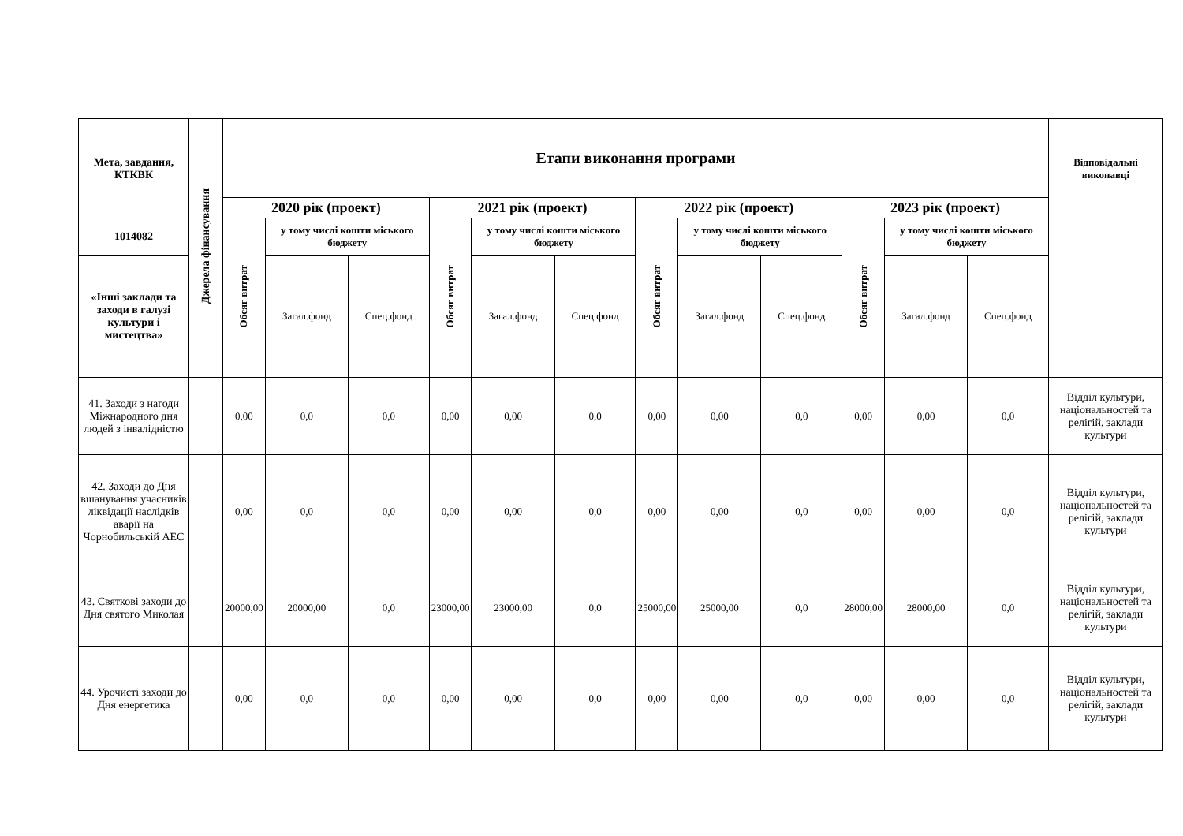| Мета, завдання, КТКВК | Джерела фінансування | Етапи виконання програми | | | | | | | | | | | | Відповідальні виконавці |
| --- | --- | --- | --- | --- | --- | --- | --- | --- | --- | --- | --- | --- | --- | --- |
| | | 2020 рік (проект) | | | 2021 рік (проект) | | | 2022 рік (проект) | | | 2023 рік (проект) | | | |
| 1014082 | | Обсяг витрат | у тому числі кошти міського бюджету | | Обсяг витрат | у тому числі кошти міського бюджету | | Обсяг витрат | у тому числі кошти міського бюджету | | Обсяг витрат | у тому числі кошти міського бюджету | | |
| «Інші заклади та заходи в галузі культури і мистецтва» | | | Загал.фонд | Спец.фонд | | Загал.фонд | Спец.фонд | | Загал.фонд | Спец.фонд | | Загал.фонд | Спец.фонд | |
| 41. Заходи з нагоди Міжнародного дня людей з інвалідністю | | 0,00 | 0,0 | 0,0 | 0,00 | 0,00 | 0,0 | 0,00 | 0,00 | 0,0 | 0,00 | 0,00 | 0,0 | Відділ культури, національностей та релігій, заклади культури |
| 42. Заходи до Дня вшанування учасників ліквідації наслідків аварії на Чорнобильській АЕС | | 0,00 | 0,0 | 0,0 | 0,00 | 0,00 | 0,0 | 0,00 | 0,00 | 0,0 | 0,00 | 0,00 | 0,0 | Відділ культури, національностей та релігій, заклади культури |
| 43. Святкові заходи до Дня святого Миколая | | 20000,00 | 20000,00 | 0,0 | 23000,00 | 23000,00 | 0,0 | 25000,00 | 25000,00 | 0,0 | 28000,00 | 28000,00 | 0,0 | Відділ культури, національностей та релігій, заклади культури |
| 44. Урочисті заходи до Дня енергетика | | 0,00 | 0,0 | 0,0 | 0,00 | 0,00 | 0,0 | 0,00 | 0,00 | 0,0 | 0,00 | 0,00 | 0,0 | Відділ культури, національностей та релігій, заклади культури |